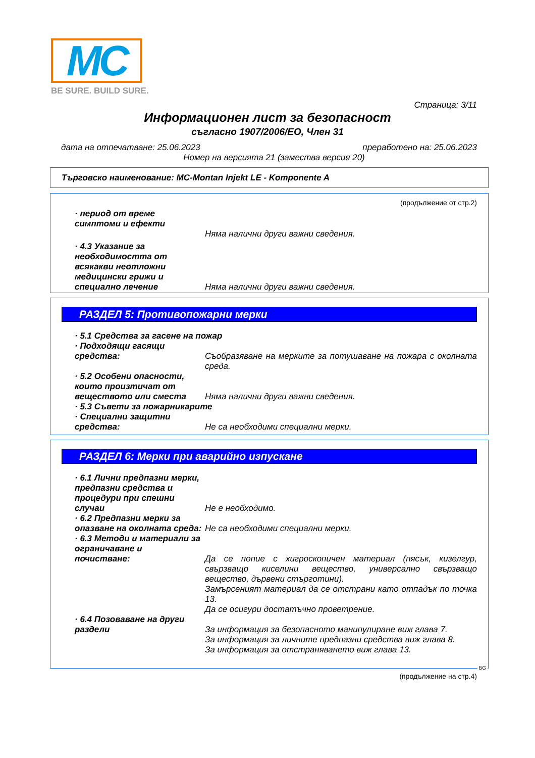MC
BE SURE. BUILD SURE.
Страница: 3/11
Информационен лист за безопасност
съгласно 1907/2006/ЕО, Член 31
дата на отпечатване: 25.06.2023 преработено на: 25.06.2023
Номер на версията 21 (замества версия 20)
Търговско наименование: MC-Montan Injekt LE - Komponente A
(продължение от стр.2)
· период от време
симптоми и ефекти
Няма налични други важни сведения.
· 4.3 Указание за необходимостта от всякакви неотложни медицински грижи и специално лечение
Няма налични други важни сведения.
РАЗДЕЛ 5: Противопожарни мерки
· 5.1 Средства за гасене на пожар
· Подходящи гасящи
средства:
Съобразяване на мерките за потушаване на пожара с околната среда.
· 5.2 Особени опасности, които произтичат от веществото или сместа
Няма налични други важни сведения.
· 5.3 Съвети за пожарникарите
· Специални защитни
средства:
Не са необходими специални мерки.
РАЗДЕЛ 6: Мерки при аварийно изпускане
· 6.1 Лични предпазни мерки, предпазни средства и процедури при спешни случаи
Не е необходимо.
· 6.2 Предпазни мерки за опазване на околната среда:
Не са необходими специални мерки.
· 6.3 Методи и материали за ограничаване и
почистване:
Да се попие с хигроскопичен материал (пясък, кизелгур, свързващо киселини вещество, универсално свързващо вещество, дървени стърготини).
Замърсеният материал да се отстрани като отпадък по точка 13.
Да се осигури достатъчно проветрение.
· 6.4 Позоваване на други
раздели
За информация за безопасното манипулиране виж глава 7.
За информация за личните предпазни средства виж глава 8.
За информация за отстраняването виж глава 13.
BG
(продължение на стр.4)